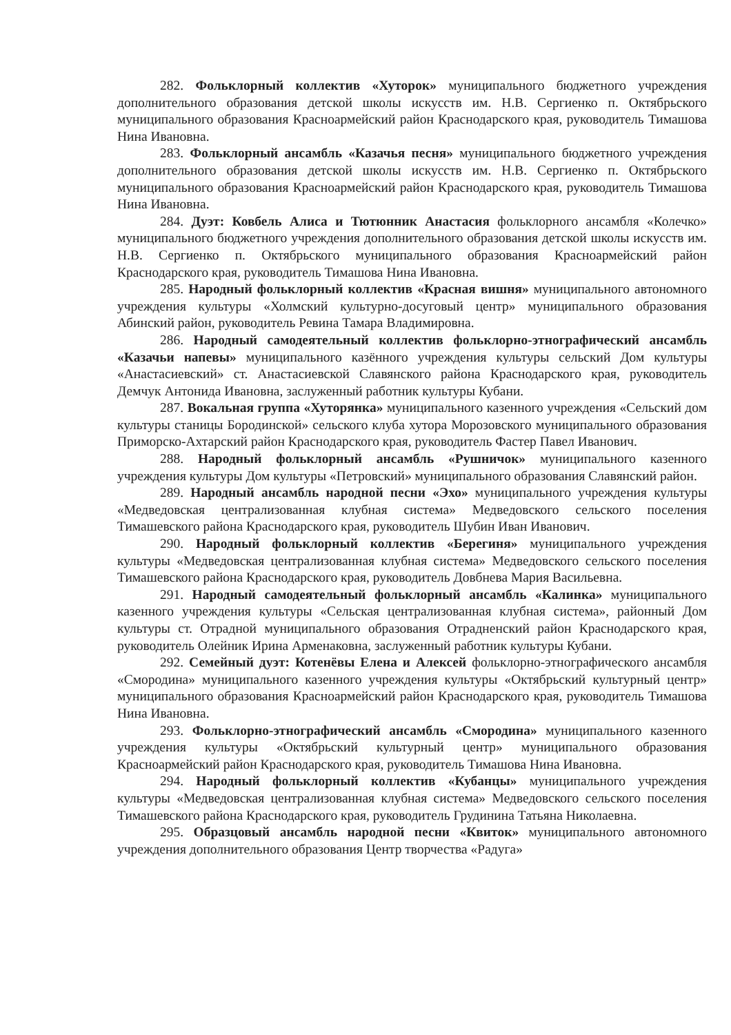282. Фольклорный коллектив «Хуторок» муниципального бюджетного учреждения дополнительного образования детской школы искусств им. Н.В. Сергиенко п. Октябрьского муниципального образования Красноармейский район Краснодарского края, руководитель Тимашова Нина Ивановна.
283. Фольклорный ансамбль «Казачья песня» муниципального бюджетного учреждения дополнительного образования детской школы искусств им. Н.В. Сергиенко п. Октябрьского муниципального образования Красноармейский район Краснодарского края, руководитель Тимашова Нина Ивановна.
284. Дуэт: Ковбель Алиса и Тютюнник Анастасия фольклорного ансамбля «Колечко» муниципального бюджетного учреждения дополнительного образования детской школы искусств им. Н.В. Сергиенко п. Октябрьского муниципального образования Красноармейский район Краснодарского края, руководитель Тимашова Нина Ивановна.
285. Народный фольклорный коллектив «Красная вишня» муниципального автономного учреждения культуры «Холмский культурно-досуговый центр» муниципального образования Абинский район, руководитель Ревина Тамара Владимировна.
286. Народный самодеятельный коллектив фольклорно-этнографический ансамбль «Казачьи напевы» муниципального казённого учреждения культуры сельский Дом культуры «Анастасиевский» ст. Анастасиевской Славянского района Краснодарского края, руководитель Демчук Антонида Ивановна, заслуженный работник культуры Кубани.
287. Вокальная группа «Хуторянка» муниципального казенного учреждения «Сельский дом культуры станицы Бородинской» сельского клуба хутора Морозовского муниципального образования Приморско-Ахтарский район Краснодарского края, руководитель Фастер Павел Иванович.
288. Народный фольклорный ансамбль «Рушничок» муниципального казенного учреждения культуры Дом культуры «Петровский» муниципального образования Славянский район.
289. Народный ансамбль народной песни «Эхо» муниципального учреждения культуры «Медведовская централизованная клубная система» Медведовского сельского поселения Тимашевского района Краснодарского края, руководитель Шубин Иван Иванович.
290. Народный фольклорный коллектив «Берегиня» муниципального учреждения культуры «Медведовская централизованная клубная система» Медведовского сельского поселения Тимашевского района Краснодарского края, руководитель Довбнева Мария Васильевна.
291. Народный самодеятельный фольклорный ансамбль «Калинка» муниципального казенного учреждения культуры «Сельская централизованная клубная система», районный Дом культуры ст. Отрадной муниципального образования Отрадненский район Краснодарского края, руководитель Олейник Ирина Арменаковна, заслуженный работник культуры Кубани.
292. Семейный дуэт: Котенёвы Елена и Алексей фольклорно-этнографического ансамбля «Смородина» муниципального казенного учреждения культуры «Октябрьский культурный центр» муниципального образования Красноармейский район Краснодарского края, руководитель Тимашова Нина Ивановна.
293. Фольклорно-этнографический ансамбль «Смородина» муниципального казенного учреждения культуры «Октябрьский культурный центр» муниципального образования Красноармейский район Краснодарского края, руководитель Тимашова Нина Ивановна.
294. Народный фольклорный коллектив «Кубанцы» муниципального учреждения культуры «Медведовская централизованная клубная система» Медведовского сельского поселения Тимашевского района Краснодарского края, руководитель Грудинина Татьяна Николаевна.
295. Образцовый ансамбль народной песни «Квиток» муниципального автономного учреждения дополнительного образования Центр творчества «Радуга»